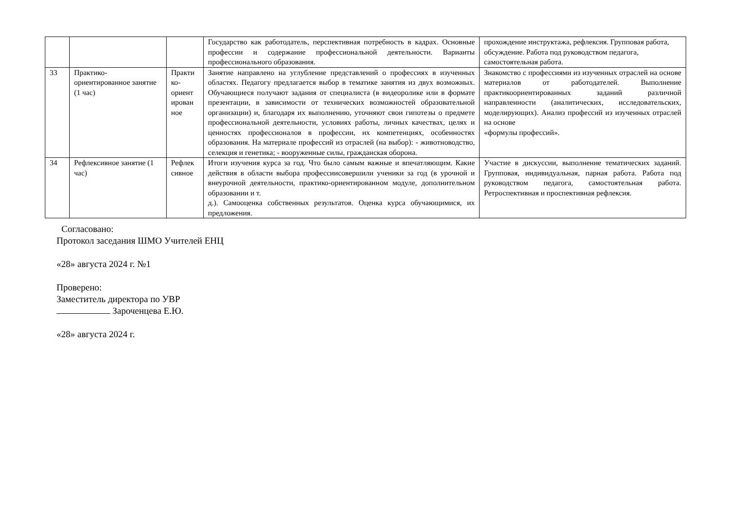| | | | Государство как работодатель, перспективная потребность в кадрах. Основные профессии и содержание профессиональной деятельности. Варианты профессионального образования. | прохождение инструктажа, рефлексия. Групповая работа, обсуждение. Работа под руководством педагога, самостоятельная работа. |
| 33 | Практико-ориентированное занятие (1 час) | Практи ко-ориент ирован ное | Занятие направлено на углубление представлений о профессиях в изученных областях. Педагогу предлагается выбор в тематике занятия из двух возможных. Обучающиеся получают задания от специалиста (в видеоролике или в формате презентации, в зависимости от технических возможностей образовательной организации) и, благодаря их выполнению, уточняют свои гипотезы о предмете профессиональной деятельности, условиях работы, личных качествах, целях и ценностях профессионалов в профессии, их компетенциях, особенностях образования. На материале профессий из отраслей (на выбор): - животноводство, селекция и генетика; - вооруженные силы, гражданская оборона. | Знакомство с профессиями из изученных отраслей на основе материалов от работодателей. Выполнение практикоориентированных заданий различной направленности (аналитических, исследовательских, моделирующих). Анализ профессий из изученных отраслей на основе «формулы профессий». |
| 34 | Рефлексивное занятие (1 час) | Рефлек сивное | Итоги изучения курса за год. Что было самым важные и впечатляющим. Какие действия в области выбора профессиисовершили ученики за год (в урочной и внеурочной деятельности, практико-ориентированном модуле, дополнительном образовании и т. д.). Самооценка собственных результатов. Оценка курса обучающимися, их предложения. | Участие в дискуссии, выполнение тематических заданий. Групповая, индивидуальная, парная работа. Работа под руководством педагога, самостоятельная работа. Ретроспективная и проспективная рефлексия. |
Согласовано:
Протокол заседания ШМО Учителей ЕНЦ
«28» августа 2024 г. №1
Проверено:
Заместитель директора по УВР
Зароченцева Е.Ю.
«28» августа 2024 г.